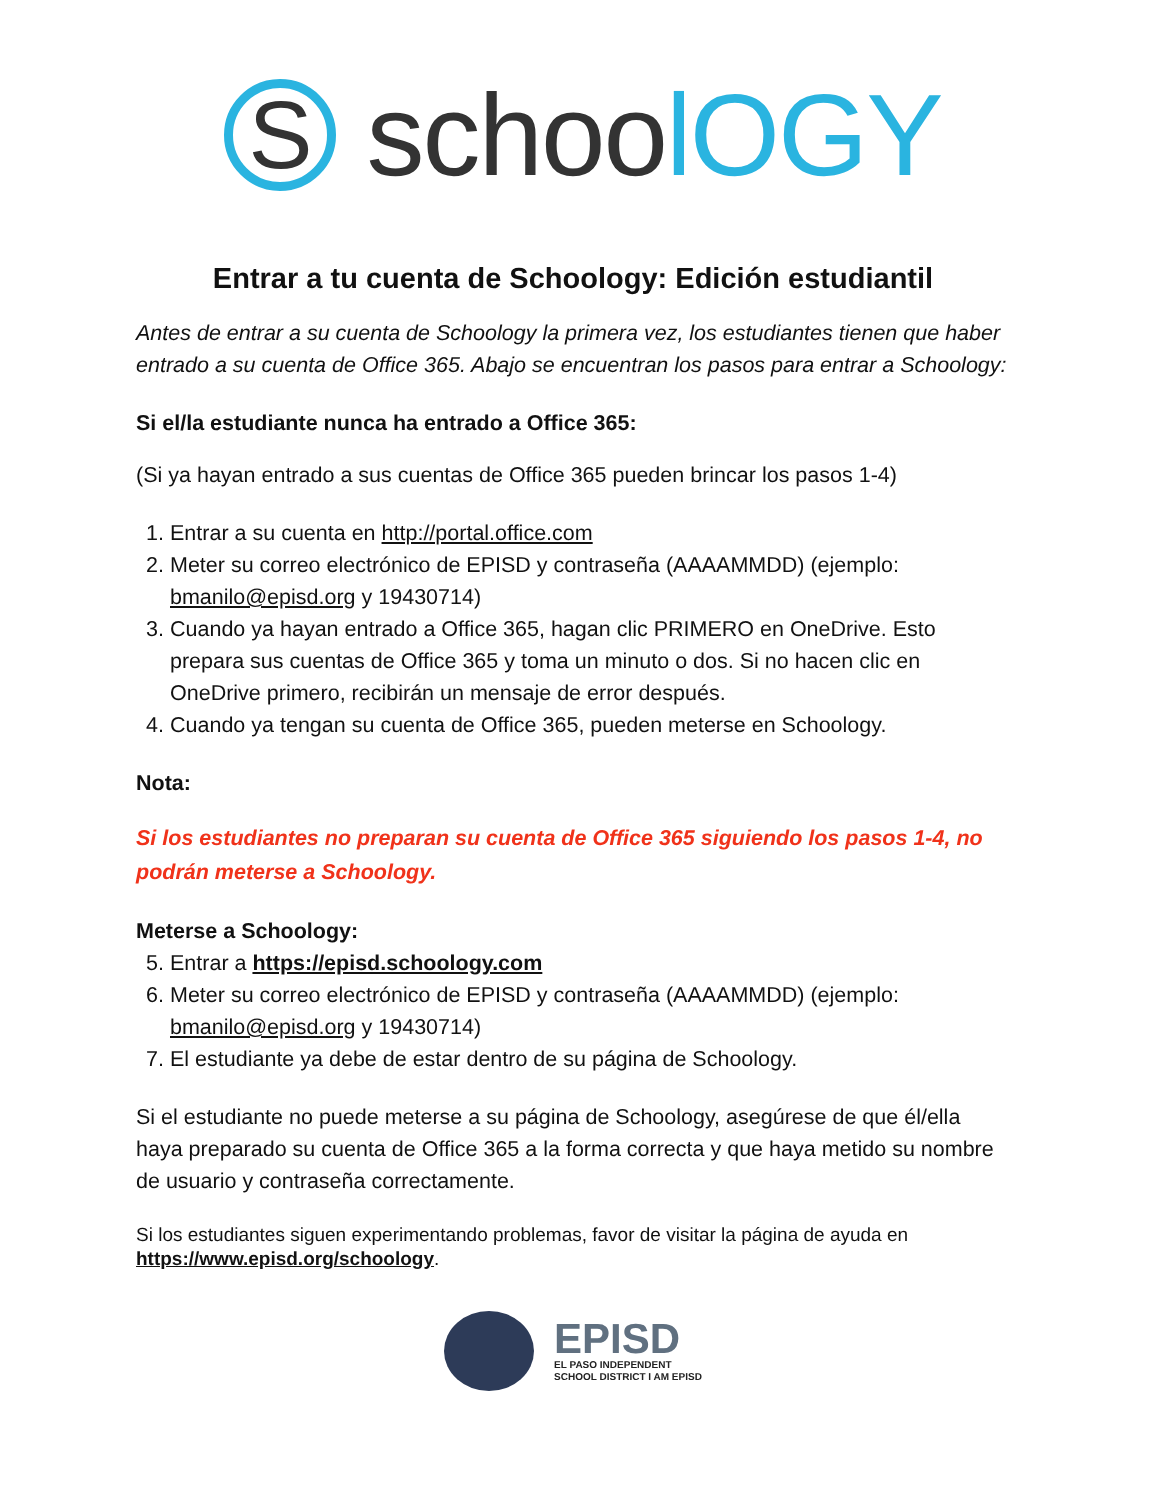S
schoolOGY
Entrar a tu cuenta de Schoology: Edición estudiantil
Antes de entrar a su cuenta de Schoology la primera vez, los estudiantes tienen que haber entrado a su cuenta de Office 365. Abajo se encuentran los pasos para entrar a Schoology:
Si el/la estudiante nunca ha entrado a Office 365:
(Si ya hayan entrado a sus cuentas de Office 365 pueden brincar los pasos 1-4)
1. Entrar a su cuenta en http://portal.office.com
2. Meter su correo electrónico de EPISD y contraseña (AAAAMMDD) (ejemplo: bmanilo@episd.org y 19430714)
3. Cuando ya hayan entrado a Office 365, hagan clic PRIMERO en OneDrive. Esto prepara sus cuentas de Office 365 y toma un minuto o dos. Si no hacen clic en OneDrive primero, recibirán un mensaje de error después.
4. Cuando ya tengan su cuenta de Office 365, pueden meterse en Schoology.
Nota:
Si los estudiantes no preparan su cuenta de Office 365 siguiendo los pasos 1-4, no podrán meterse a Schoology.
Meterse a Schoology:
5. Entrar a https://episd.schoology.com
6. Meter su correo electrónico de EPISD y contraseña (AAAAMMDD) (ejemplo: bmanilo@episd.org y 19430714)
7. El estudiante ya debe de estar dentro de su página de Schoology.
Si el estudiante no puede meterse a su página de Schoology, asegúrese de que él/ella haya preparado su cuenta de Office 365 a la forma correcta y que haya metido su nombre de usuario y contraseña correctamente.
Si los estudiantes siguen experimentando problemas, favor de visitar la página de ayuda en https://www.episd.org/schoology.
EPISD
EL PASO INDEPENDENT
SCHOOL DISTRICT I AM EPISD